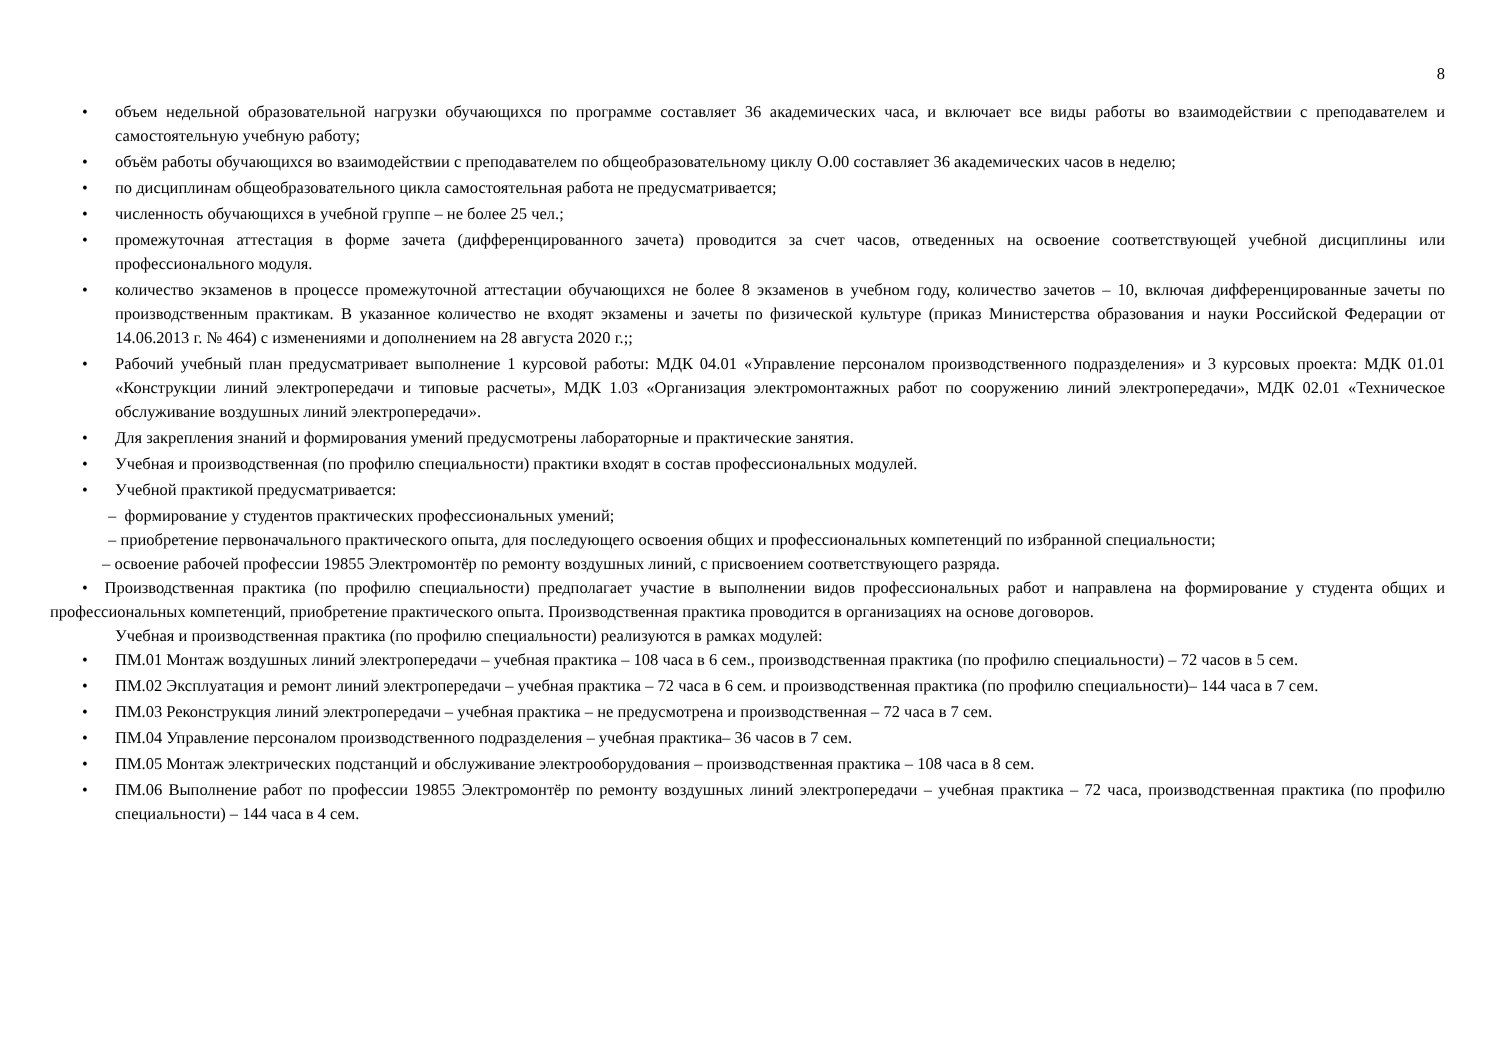8
• объем недельной образовательной нагрузки обучающихся по программе составляет 36 академических часа, и включает все виды работы во взаимодействии с преподавателем и самостоятельную учебную работу;
• объём работы обучающихся во взаимодействии с преподавателем по общеобразовательному циклу О.00 составляет 36 академических часов в неделю;
• по дисциплинам общеобразовательного цикла самостоятельная работа не предусматривается;
• численность обучающихся в учебной группе – не более 25 чел.;
• промежуточная аттестация в форме зачета (дифференцированного зачета) проводится за счет часов, отведенных на освоение соответствующей учебной дисциплины или профессионального модуля.
• количество экзаменов в процессе промежуточной аттестации обучающихся не более 8 экзаменов в учебном году, количество зачетов – 10, включая дифференцированные зачеты по производственным практикам. В указанное количество не входят экзамены и зачеты по физической культуре (приказ Министерства образования и науки Российской Федерации от 14.06.2013 г. № 464) с изменениями и дополнением на 28 августа 2020 г.;;
• Рабочий учебный план предусматривает выполнение 1 курсовой работы: МДК 04.01 «Управление персоналом производственного подразделения» и 3 курсовых проекта: МДК 01.01 «Конструкции линий электропередачи и типовые расчеты», МДК 1.03 «Организация электромонтажных работ по сооружению линий электропередачи», МДК 02.01 «Техническое обслуживание воздушных линий электропередачи».
• Для закрепления знаний и формирования умений предусмотрены лабораторные и практические занятия.
• Учебная и производственная (по профилю специальности) практики входят в состав профессиональных модулей.
• Учебной практикой предусматривается:
– формирование у студентов практических профессиональных умений;
– приобретение первоначального практического опыта, для последующего освоения общих и профессиональных компетенций по избранной специальности;
– освоение рабочей профессии 19855 Электромонтёр по ремонту воздушных линий, с присвоением соответствующего разряда.
• Производственная практика (по профилю специальности) предполагает участие в выполнении видов профессиональных работ и направлена на формирование у студента общих и профессиональных компетенций, приобретение практического опыта. Производственная практика проводится в организациях на основе договоров.
Учебная и производственная практика (по профилю специальности) реализуются в рамках модулей:
• ПМ.01 Монтаж воздушных линий электропередачи – учебная практика – 108 часа в 6 сем., производственная практика (по профилю специальности) – 72 часов в 5 сем.
• ПМ.02 Эксплуатация и ремонт линий электропередачи – учебная практика – 72 часа в 6 сем. и производственная практика (по профилю специальности)– 144 часа в 7 сем.
• ПМ.03 Реконструкция линий электропередачи – учебная практика – не предусмотрена и производственная – 72 часа в 7 сем.
• ПМ.04 Управление персоналом производственного подразделения – учебная практика– 36 часов в 7 сем.
• ПМ.05 Монтаж электрических подстанций и обслуживание электрооборудования – производственная практика – 108 часа в 8 сем.
• ПМ.06 Выполнение работ по профессии 19855 Электромонтёр по ремонту воздушных линий электропередачи – учебная практика – 72 часа, производственная практика (по профилю специальности) – 144 часа в 4 сем.